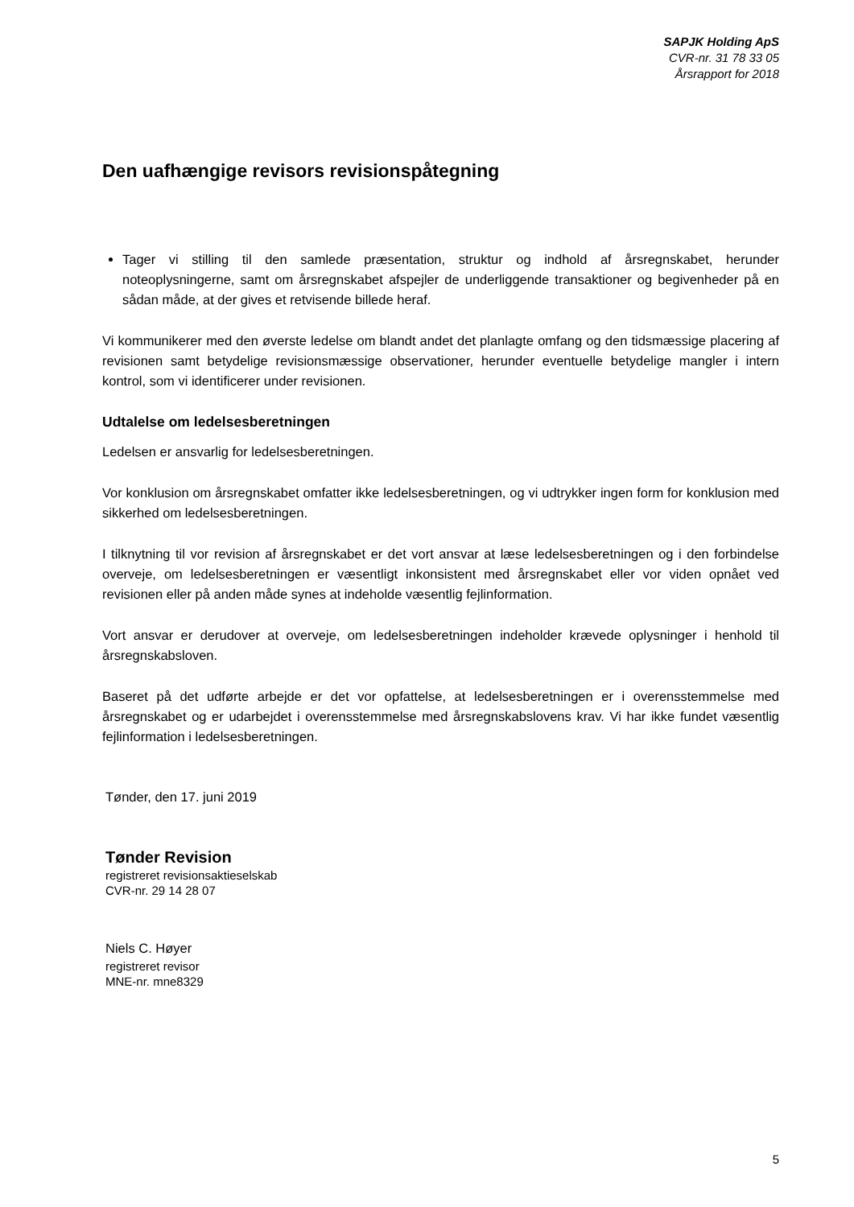SAPJK Holding ApS
CVR-nr. 31 78 33 05
Årsrapport for 2018
Den uafhængige revisors revisionspåtegning
Tager vi stilling til den samlede præsentation, struktur og indhold af årsregnskabet, herunder noteoplysningerne, samt om årsregnskabet afspejler de underliggende transaktioner og begivenheder på en sådan måde, at der gives et retvisende billede heraf.
Vi kommunikerer med den øverste ledelse om blandt andet det planlagte omfang og den tidsmæssige placering af revisionen samt betydelige revisionsmæssige observationer, herunder eventuelle betydelige mangler i intern kontrol, som vi identificerer under revisionen.
Udtalelse om ledelsesberetningen
Ledelsen er ansvarlig for ledelsesberetningen.
Vor konklusion om årsregnskabet omfatter ikke ledelsesberetningen, og vi udtrykker ingen form for konklusion med sikkerhed om ledelsesberetningen.
I tilknytning til vor revision af årsregnskabet er det vort ansvar at læse ledelsesberetningen og i den forbindelse overveje, om ledelsesberetningen er væsentligt inkonsistent med årsregnskabet eller vor viden opnået ved revisionen eller på anden måde synes at indeholde væsentlig fejlinformation.
Vort ansvar er derudover at overveje, om ledelsesberetningen indeholder krævede oplysninger i henhold til årsregnskabsloven.
Baseret på det udførte arbejde er det vor opfattelse, at ledelsesberetningen er i overensstemmelse med årsregnskabet og er udarbejdet i overensstemmelse med årsregnskabslovens krav. Vi har ikke fundet væsentlig fejlinformation i ledelsesberetningen.
Tønder, den 17. juni 2019
Tønder Revision
registreret revisionsaktieselskab
CVR-nr. 29 14 28 07
Niels C. Høyer
registreret revisor
MNE-nr. mne8329
5